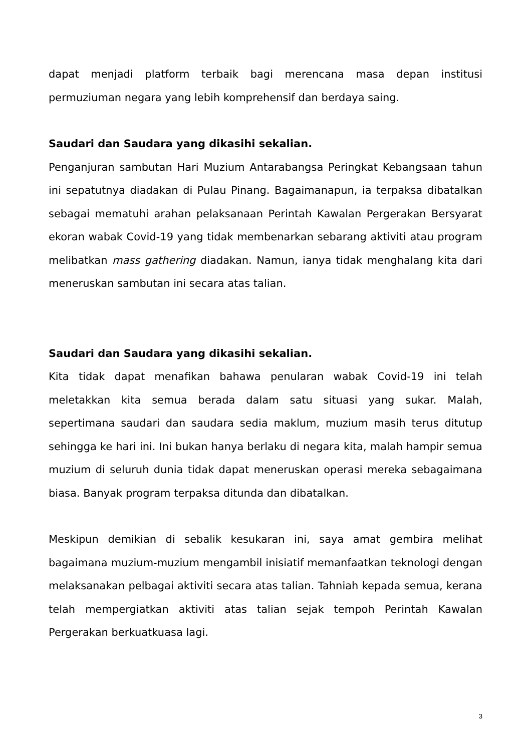dapat menjadi platform terbaik bagi merencana masa depan institusi permuziuman negara yang lebih komprehensif dan berdaya saing.
Saudari dan Saudara yang dikasihi sekalian.
Penganjuran sambutan Hari Muzium Antarabangsa Peringkat Kebangsaan tahun ini sepatutnya diadakan di Pulau Pinang. Bagaimanapun, ia terpaksa dibatalkan sebagai mematuhi arahan pelaksanaan Perintah Kawalan Pergerakan Bersyarat ekoran wabak Covid-19 yang tidak membenarkan sebarang aktiviti atau program melibatkan mass gathering diadakan. Namun, ianya tidak menghalang kita dari meneruskan sambutan ini secara atas talian.
Saudari dan Saudara yang dikasihi sekalian.
Kita tidak dapat menafikan bahawa penularan wabak Covid-19 ini telah meletakkan kita semua berada dalam satu situasi yang sukar. Malah, sepertimana saudari dan saudara sedia maklum, muzium masih terus ditutup sehingga ke hari ini. Ini bukan hanya berlaku di negara kita, malah hampir semua muzium di seluruh dunia tidak dapat meneruskan operasi mereka sebagaimana biasa. Banyak program terpaksa ditunda dan dibatalkan.
Meskipun demikian di sebalik kesukaran ini, saya amat gembira melihat bagaimana muzium-muzium mengambil inisiatif memanfaatkan teknologi dengan melaksanakan pelbagai aktiviti secara atas talian. Tahniah kepada semua, kerana telah mempergiatkan aktiviti atas talian sejak tempoh Perintah Kawalan Pergerakan berkuatkuasa lagi.
3